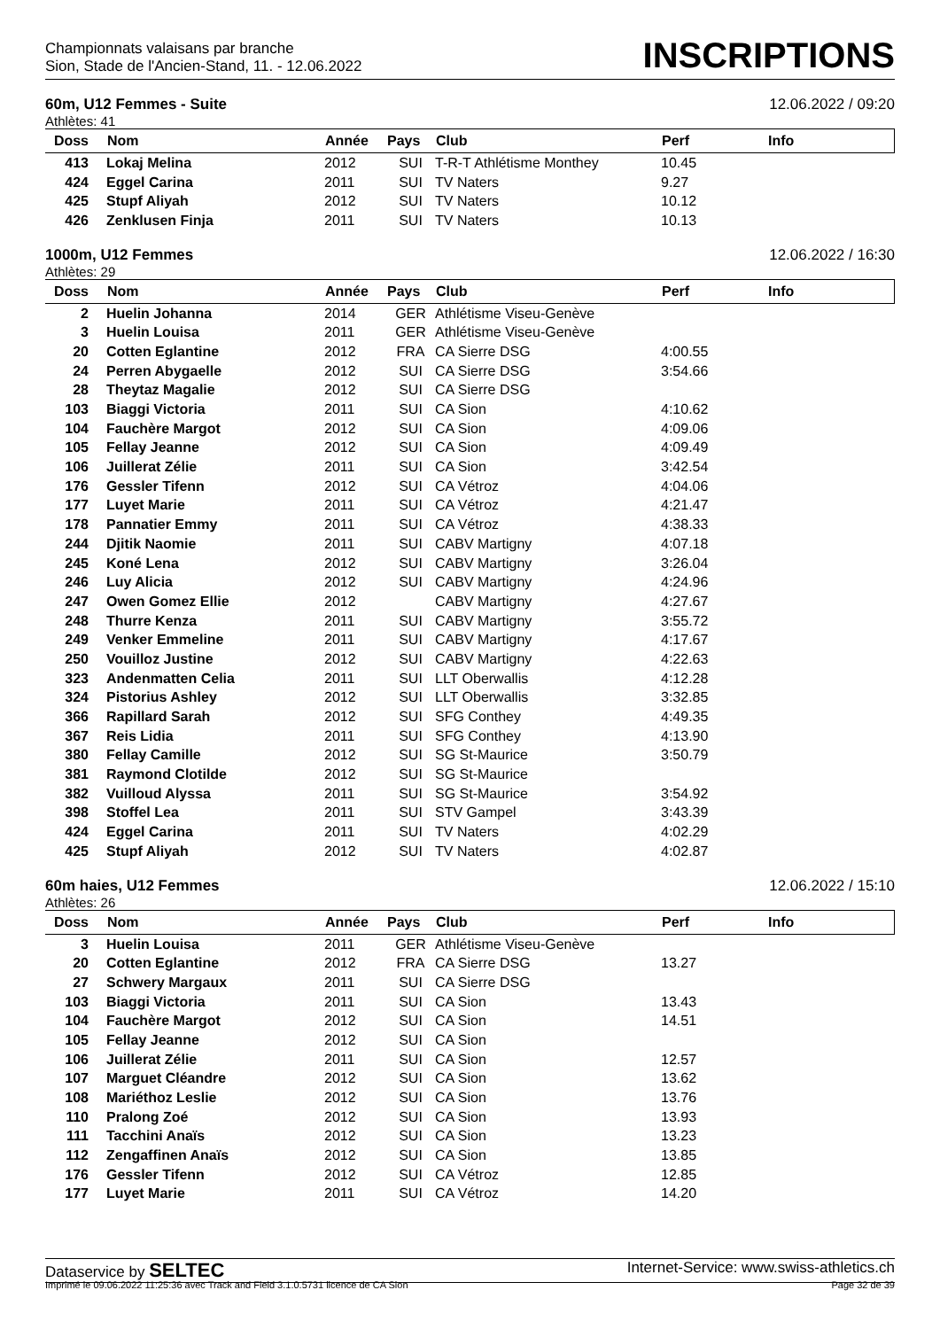Championnats valaisans par branche
Sion, Stade de l'Ancien-Stand, 11. - 12.06.2022
INSCRIPTIONS
60m, U12 Femmes - Suite 12.06.2022 / 09:20
Athlètes: 41
| Doss | Nom | Année | Pays | Club | Perf | Info |
| --- | --- | --- | --- | --- | --- | --- |
| 413 | Lokaj Melina | 2012 | SUI | T-R-T Athlétisme Monthey | 10.45 | |
| 424 | Eggel Carina | 2011 | SUI | TV Naters | 9.27 | |
| 425 | Stupf Aliyah | 2012 | SUI | TV Naters | 10.12 | |
| 426 | Zenklusen Finja | 2011 | SUI | TV Naters | 10.13 | |
1000m, U12 Femmes 12.06.2022 / 16:30
Athlètes: 29
| Doss | Nom | Année | Pays | Club | Perf | Info |
| --- | --- | --- | --- | --- | --- | --- |
| 2 | Huelin Johanna | 2014 | GER | Athlétisme Viseu-Genève | | |
| 3 | Huelin Louisa | 2011 | GER | Athlétisme Viseu-Genève | | |
| 20 | Cotten Eglantine | 2012 | FRA | CA Sierre DSG | 4:00.55 | |
| 24 | Perren Abygaelle | 2012 | SUI | CA Sierre DSG | 3:54.66 | |
| 28 | Theytaz Magalie | 2012 | SUI | CA Sierre DSG | | |
| 103 | Biaggi Victoria | 2011 | SUI | CA Sion | 4:10.62 | |
| 104 | Fauchère Margot | 2012 | SUI | CA Sion | 4:09.06 | |
| 105 | Fellay Jeanne | 2012 | SUI | CA Sion | 4:09.49 | |
| 106 | Juillerat Zélie | 2011 | SUI | CA Sion | 3:42.54 | |
| 176 | Gessler Tifenn | 2012 | SUI | CA Vétroz | 4:04.06 | |
| 177 | Luyet Marie | 2011 | SUI | CA Vétroz | 4:21.47 | |
| 178 | Pannatier Emmy | 2011 | SUI | CA Vétroz | 4:38.33 | |
| 244 | Djitik Naomie | 2011 | SUI | CABV Martigny | 4:07.18 | |
| 245 | Koné Lena | 2012 | SUI | CABV Martigny | 3:26.04 | |
| 246 | Luy Alicia | 2012 | SUI | CABV Martigny | 4:24.96 | |
| 247 | Owen Gomez Ellie | 2012 | | CABV Martigny | 4:27.67 | |
| 248 | Thurre Kenza | 2011 | SUI | CABV Martigny | 3:55.72 | |
| 249 | Venker Emmeline | 2011 | SUI | CABV Martigny | 4:17.67 | |
| 250 | Vouilloz Justine | 2012 | SUI | CABV Martigny | 4:22.63 | |
| 323 | Andenmatten Celia | 2011 | SUI | LLT Oberwallis | 4:12.28 | |
| 324 | Pistorius Ashley | 2012 | SUI | LLT Oberwallis | 3:32.85 | |
| 366 | Rapillard Sarah | 2012 | SUI | SFG Conthey | 4:49.35 | |
| 367 | Reis Lidia | 2011 | SUI | SFG Conthey | 4:13.90 | |
| 380 | Fellay Camille | 2012 | SUI | SG St-Maurice | 3:50.79 | |
| 381 | Raymond Clotilde | 2012 | SUI | SG St-Maurice | | |
| 382 | Vuilloud Alyssa | 2011 | SUI | SG St-Maurice | 3:54.92 | |
| 398 | Stoffel Lea | 2011 | SUI | STV Gampel | 3:43.39 | |
| 424 | Eggel Carina | 2011 | SUI | TV Naters | 4:02.29 | |
| 425 | Stupf Aliyah | 2012 | SUI | TV Naters | 4:02.87 | |
60m haies, U12 Femmes 12.06.2022 / 15:10
Athlètes: 26
| Doss | Nom | Année | Pays | Club | Perf | Info |
| --- | --- | --- | --- | --- | --- | --- |
| 3 | Huelin Louisa | 2011 | GER | Athlétisme Viseu-Genève | | |
| 20 | Cotten Eglantine | 2012 | FRA | CA Sierre DSG | 13.27 | |
| 27 | Schwery Margaux | 2011 | SUI | CA Sierre DSG | | |
| 103 | Biaggi Victoria | 2011 | SUI | CA Sion | 13.43 | |
| 104 | Fauchère Margot | 2012 | SUI | CA Sion | 14.51 | |
| 105 | Fellay Jeanne | 2012 | SUI | CA Sion | | |
| 106 | Juillerat Zélie | 2011 | SUI | CA Sion | 12.57 | |
| 107 | Marguet Cléandre | 2012 | SUI | CA Sion | 13.62 | |
| 108 | Mariéthoz Leslie | 2012 | SUI | CA Sion | 13.76 | |
| 110 | Pralong Zoé | 2012 | SUI | CA Sion | 13.93 | |
| 111 | Tacchini Anaïs | 2012 | SUI | CA Sion | 13.23 | |
| 112 | Zengaffinen Anaïs | 2012 | SUI | CA Sion | 13.85 | |
| 176 | Gessler Tifenn | 2012 | SUI | CA Vétroz | 12.85 | |
| 177 | Luyet Marie | 2011 | SUI | CA Vétroz | 14.20 | |
Dataservice by SELTEC Internet-Service: www.swiss-athletics.ch
Imprimé le 09.06.2022 11:25:36 avec Track and Field 3.1.0.5731 licence de CA Sion Page 32 de 39